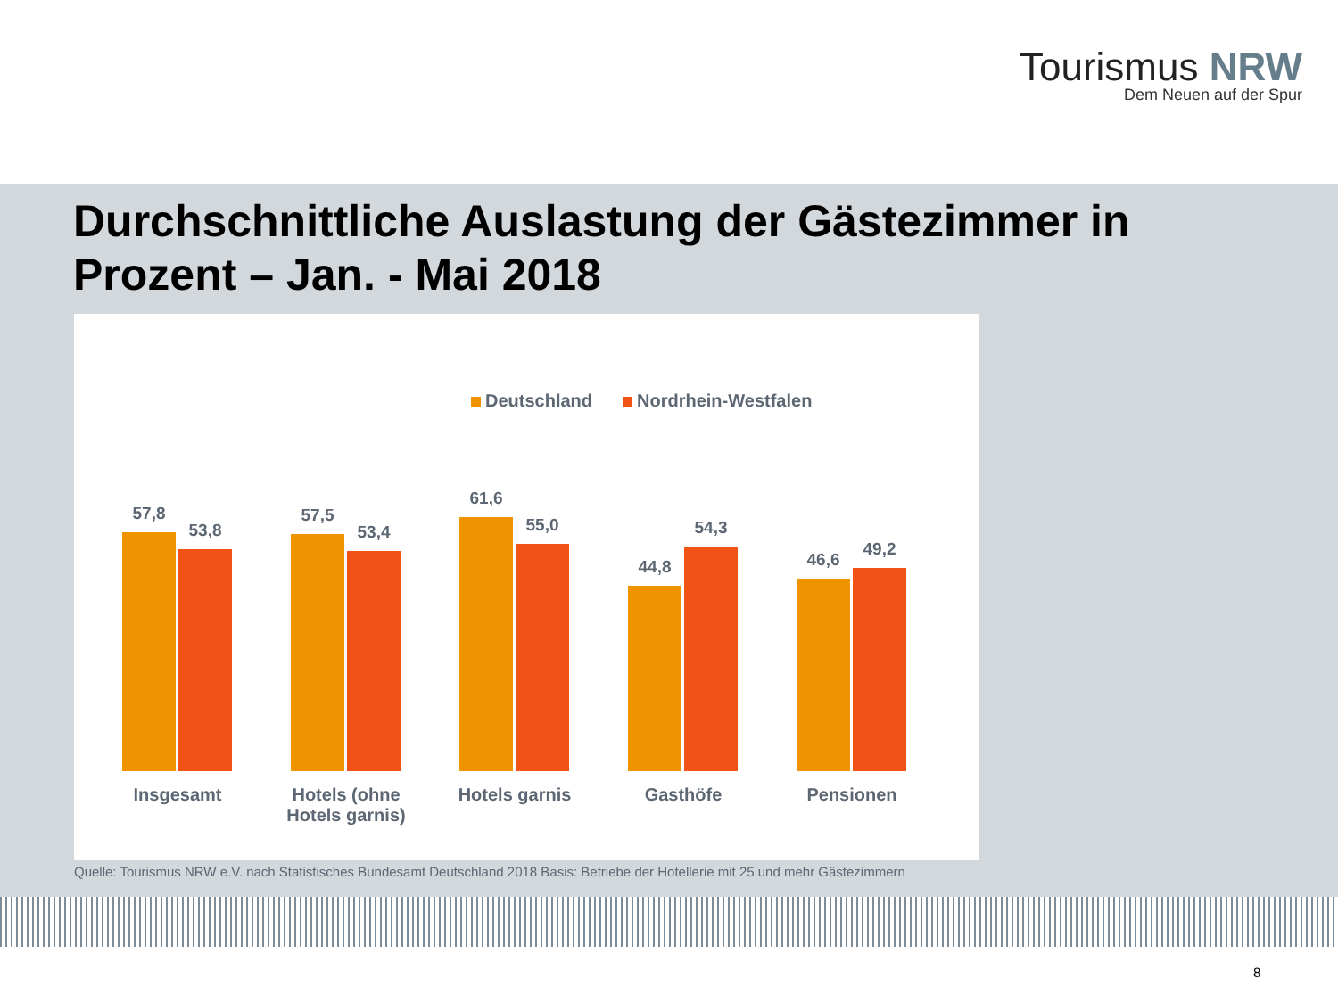Tourismus NRW
Dem Neuen auf der Spur
Durchschnittliche Auslastung der Gästezimmer in
Prozent – Jan. - Mai 2018
Deutschland Nordrhein-Westfalen
57,8
53,8
57,5
53,4
61,6
55,0
44,8
54,3
46,6
49,2
Insgesamt
Hotels (ohne Hotels garnis)
Hotels garnis Gasthöfe Pensionen
Quelle: Tourismus NRW e.V. nach Statistisches Bundesamt Deutschland 2018 Basis: Betriebe der Hotellerie mit 25 und mehr Gästezimmern
8